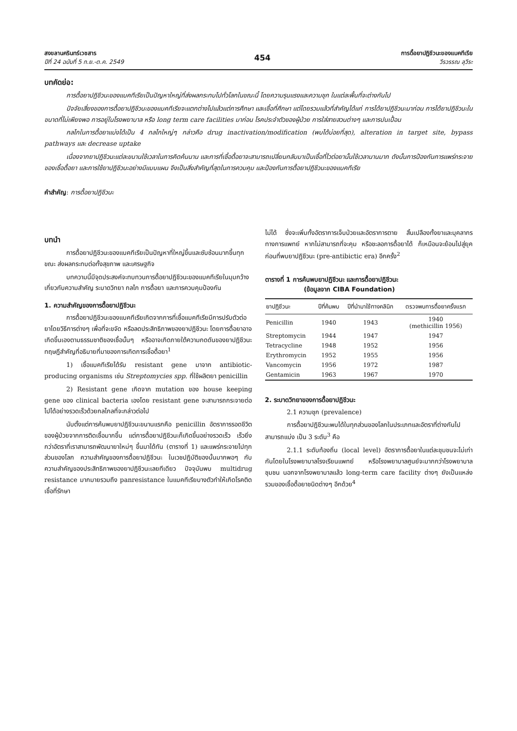สงขลานครินทร์เวชสาร
ปีที่ 24 ฉบับที่ 5 ก.ย.-ต.ค. 2549
454
การดื้อยาปฏิชีวนะของแบคทีเรีย
วีรวรรณ ลุวีระ
บทคัดย่อ:
การดื้อยาปฏิชีวนะของแบคทีเรียเป็นปัญหาใหญ่ที่ส่งผลกระทบไปทั่วโลกในขณะนี้ โดยความรุนแรงและความชุก ในแต่ละพื้นที่จะต่างกันไป
ปัจจัยเสี่ยงของการดื้อยาปฏิชีวนะของแบคทีเรียจะแตกต่างไปแล้วแต่การศึกษา และเชื้อที่ศึกษา แต่โดยรวมแล้วที่สำคัญได้แก่ การได้ยาปฏิชีวนะมาก่อน การได้ยาปฏิชีวนะในขนาดที่ไม่เพียงพอ การอยู่ในโรงพยาบาล หรือ long term care facilities มาก่อน โรคประจำตัวของผู้ป่วย การใส่สายสวนต่างๆ และการปนเปื้อน
กลไกในการดื้อยาแบ่งได้เป็น 4 กลไกใหญ่ๆ กล่าวคือ drug inactivation/modification (พบได้บ่อยที่สุด), alteration in target site, bypass pathways และ decrease uptake
เนื่องจากยาปฏิชีวนะแต่ละขนานใช้เวลาในการคิดค้นนาน และการที่เชื้อดื้อยาจะสามารถเปลี่ยนกลับมาเป็นเชื้อที่ไวต่อยานั้นใช้เวลานานมาก ดังนั้นการป้องกันการแพร่กระจายของเชื้อดื้อยา และการใช้ยาปฏิชีวนะอย่างมีแบบแผน จึงเป็นสิ่งสำคัญที่สุดในการควบคุม และป้องกันการดื้อยาปฏิชีวนะของแบคทีเรีย
คำสำคัญ: การดื้อยาปฏิชีวนะ
บทนำ
การดื้อยาปฏิชีวนะของแบคทีเรียเป็นปัญหาที่ใหญ่ขึ้นและซับซ้อนมากขึ้นทุกขณะ ส่งผลกระทบต่อทั้งสุขภาพ และเศรษฐกิจ
บทความนี้มีจุดประสงค์จะทบทวนการดื้อยาปฏิชีวนะของแบคทีเรียในมุมกว้าง เกี่ยวกับความสำคัญ ระบาดวิทยา กลไก การดื้อยา และการควบคุมป้องกัน
1. ความสำคัญของการดื้อยาปฏิชีวนะ
การดื้อยาปฏิชีวนะของแบคทีเรียเกิดจากการที่เชื้อแบคทีเรียมีการปรับตัวต่อยาโดยวิธีการต่างๆ เพื่อที่จะขจัด หรือลดประสิทธิภาพของยาปฏิชีวนะ โดยการดื้อยาอาจเกิดขึ้นเองตามธรรมชาติของเชื้อนั้นๆ หรืออาจเกิดภายใต้ความกดดันของยาปฏิชีวนะ ทฤษฎีสำคัญที่อธิบายที่มาของการเกิดการเชื้อดื้อยา<sup>1</sup>
1) เชื้อแบคทีเรียได้รับ resistant gene มาจาก antibiotic-producing organisms เช่น Streptomycies spp. ที่ใช้ผลิตยา penicillin
2) Resistant gene เกิดจาก mutation ของ house keeping gene ของ clinical bacteria เองโดย resistant gene จะสามารถกระจายต่อไปได้อย่างรวดเร็วด้วยกลไกลที่จะกล่าวต่อไป
นับตั้งแต่การค้นพบยาปฏิชีวนะขนานแรกคือ penicillin อัตราการรอดชีวิตของผู้ป่วยจากการติดเชื้อมากขึ้น แต่การดื้อยาปฏิชีวนะก็เกิดขึ้นอย่างรวดเร็ว เร็วยิ่งกว่าอัตราที่เราสามารถพัฒนายาใหม่ๆ ขึ้นมาได้ทัน (ตารางที่ 1) และแพร่กระจายไปทุกส่วนของโลก ความสำคัญของการดื้อยาปฏิชีวนะ ในเวชปฏิบัติของนั้นมากพอๆ กับความสำคัญของประสิทธิภาพของยาปฏิชีวนะเลยทีเดียว ปัจจุบันพบ multidrug resistance มากมายรวมถึง panresistance ในแบคทีเรียบางตัวทำให้เกิดโรคติดเชื้อที่รักษา
ไม่ได้ ซึ่งจะเพิ่มทั้งอัตราการเจ็บป่วยและอัตราการตาย สิ้นเปลืองทั้งยาและบุคลากรทางการแพทย์ หากไม่สามารถที่จะคุม หรือชะลอการดื้อยาได้ ก็เหมือนจะย้อนไปสู่ยุคก่อนที่พบยาปฏิชีวนะ (pre-antibictic era) อีกครั้ง<sup>2</sup>
ตารางที่ 1 การค้นพบยาปฏิชีวนะ และการดื้อยาปฏิชีวนะ
(ข้อมูลจาก CIBA Foundation)
| ยาปฏิชีวนะ | ปีที่ค้นพบ | ปีที่นำมาใช้ทางคลินิก | ตรวจพบการดื้อยาครั้งแรก |
| --- | --- | --- | --- |
| Penicillin | 1940 | 1943 | 1940 (methicillin 1956) |
| Streptomycin | 1944 | 1947 | 1947 |
| Tetracycline | 1948 | 1952 | 1956 |
| Erythromycin | 1952 | 1955 | 1956 |
| Vancomycin | 1956 | 1972 | 1987 |
| Gentamicin | 1963 | 1967 | 1970 |
2. ระบาดวิทยาของการดื้อยาปฏิชีวนะ
2.1 ความชุก (prevalence)
การดื้อยาปฏิชีวนะพบได้ในทุกส่วนของโลกในประเภทและอัตราที่ต่างกันไปสามารถแบ่ง เป็น 3 ระดับ<sup>3</sup> คือ
2.1.1 ระดับท้องถิ่น (local level) อัตราการดื้อยาในแต่ละชุมชนจะไม่เท่ากันโดยในโรงพยาบาลโรงเรียนแพทย์ หรือโรงพยาบาลศูนย์จะมากกว่าโรงพยาบาลชุมชน นอกจากโรงพยาบาลแล้ว long-term care facility ต่างๆ ยังเป็นแหล่งรวมของเชื้อดื้อยาชนิดต่างๆ อีกด้วย<sup>4</sup>